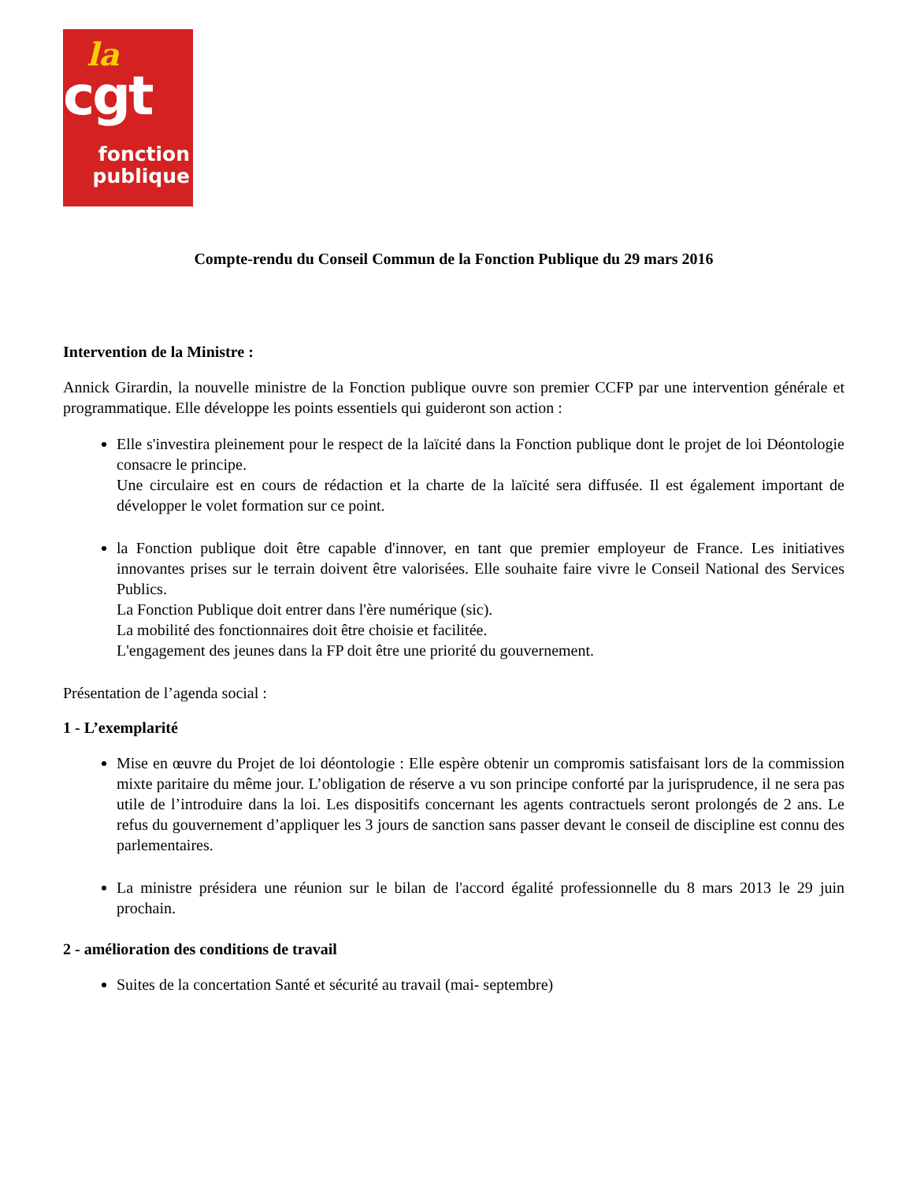la
cgt
fonction
publique
Compte-rendu du Conseil Commun de la Fonction Publique du 29 mars 2016
Intervention de la Ministre :
Annick Girardin, la nouvelle ministre de la Fonction publique ouvre son premier CCFP par une intervention générale et programmatique. Elle développe les points essentiels qui guideront son action :
Elle s'investira pleinement pour le respect de la laïcité dans la Fonction publique dont le projet de loi Déontologie consacre le principe.
Une circulaire est en cours de rédaction et la charte de la laïcité sera diffusée. Il est également important de développer le volet formation sur ce point.
la Fonction publique doit être capable d'innover, en tant que premier employeur de France. Les initiatives innovantes prises sur le terrain doivent être valorisées. Elle souhaite faire vivre le Conseil National des Services Publics.
La Fonction Publique doit entrer dans l'ère numérique (sic).
La mobilité des fonctionnaires doit être choisie et facilitée.
L'engagement des jeunes dans la FP doit être une priorité du gouvernement.
Présentation de l’agenda social :
1 - L’exemplarité
Mise en œuvre du Projet de loi déontologie : Elle espère obtenir un compromis satisfaisant lors de la commission mixte paritaire du même jour. L’obligation de réserve a vu son principe conforté par la jurisprudence, il ne sera pas utile de l’introduire dans la loi. Les dispositifs concernant les agents contractuels seront prolongés de 2 ans. Le refus du gouvernement d’appliquer les 3 jours de sanction sans passer devant le conseil de discipline est connu des parlementaires.
La ministre présidera une réunion sur le bilan de l'accord égalité professionnelle du 8 mars 2013 le 29 juin prochain.
2 - amélioration des conditions de travail
Suites de la concertation Santé et sécurité au travail (mai- septembre)